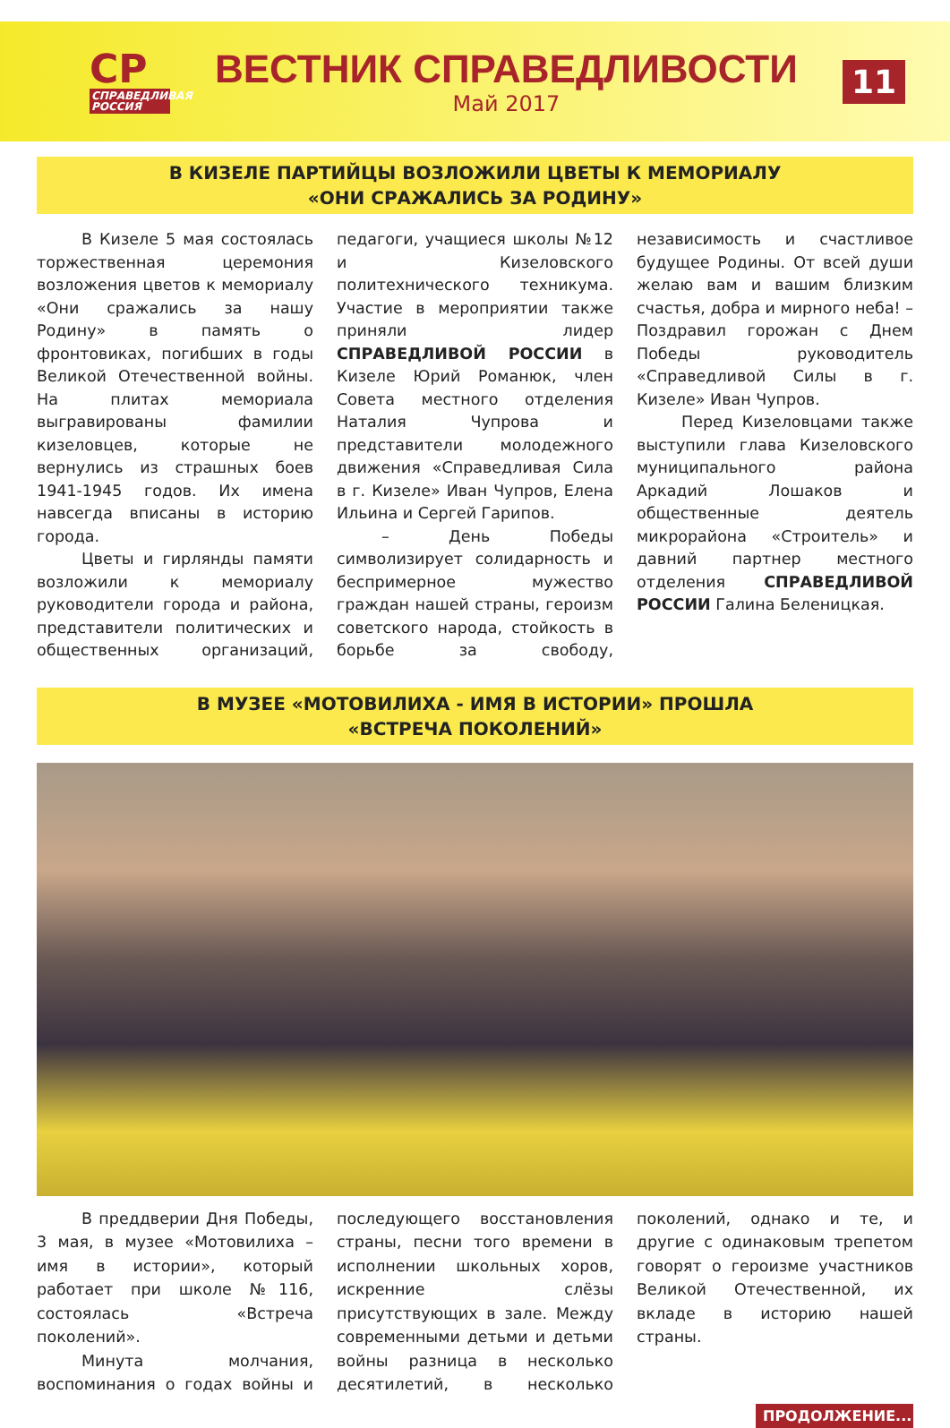СР
СПРАВЕДЛИВАЯ РОССИЯ
ВЕСТНИК СПРАВЕДЛИВОСТИ
Май 2017
11
В КИЗЕЛЕ ПАРТИЙЦЫ ВОЗЛОЖИЛИ ЦВЕТЫ К МЕМОРИАЛУ
«ОНИ СРАЖАЛИСЬ ЗА РОДИНУ»
В Кизеле 5 мая состоялась торжественная церемония возложения цветов к мемориалу «Они сражались за нашу Родину» в память о фронтовиках, погибших в годы Великой Отечественной войны. На плитах мемориала выгравированы фамилии кизеловцев, которые не вернулись из страшных боев 1941-1945 годов. Их имена навсегда вписаны в историю города.
Цветы и гирлянды памяти возложили к мемориалу руководители города и района, представители политических и общественных организаций, педагоги, учащиеся школы №12 и Кизеловского политехнического техникума. Участие в мероприятии также приняли лидер СПРАВЕДЛИВОЙ РОССИИ в Кизеле Юрий Романюк, член Совета местного отделения Наталия Чупрова и представители молодежного движения «Справедливая Сила в г. Кизеле» Иван Чупров, Елена Ильина и Сергей Гарипов.
– День Победы символизирует солидарность и беспримерное мужество граждан нашей страны, героизм советского народа, стойкость в борьбе за свободу, независимость и счастливое будущее Родины. От всей души желаю вам и вашим близким счастья, добра и мирного неба! – Поздравил горожан с Днем Победы руководитель «Справедливой Силы в г. Кизеле» Иван Чупров.
Перед Кизеловцами также выступили глава Кизеловского муниципального района Аркадий Лошаков и общественные деятель микрорайона «Строитель» и давний партнер местного отделения СПРАВЕДЛИВОЙ РОССИИ Галина Беленицкая.
В МУЗЕЕ «МОТОВИЛИХА - ИМЯ В ИСТОРИИ» ПРОШЛА
«ВСТРЕЧА ПОКОЛЕНИЙ»
В преддверии Дня Победы, 3 мая, в музее «Мотовилиха – имя в истории», который работает при школе №116, состоялась «Встреча поколений».
Минута молчания, воспоминания о годах войны и последующего восстановления страны, песни того времени в исполнении школьных хоров, искренние слёзы присутствующих в зале. Между современными детьми и детьми войны разница в несколько десятилетий, в несколько поколений, однако и те, и другие с одинаковым трепетом говорят о героизме участников Великой Отечественной, их вкладе в историю нашей страны.
ПРОДОЛЖЕНИЕ...